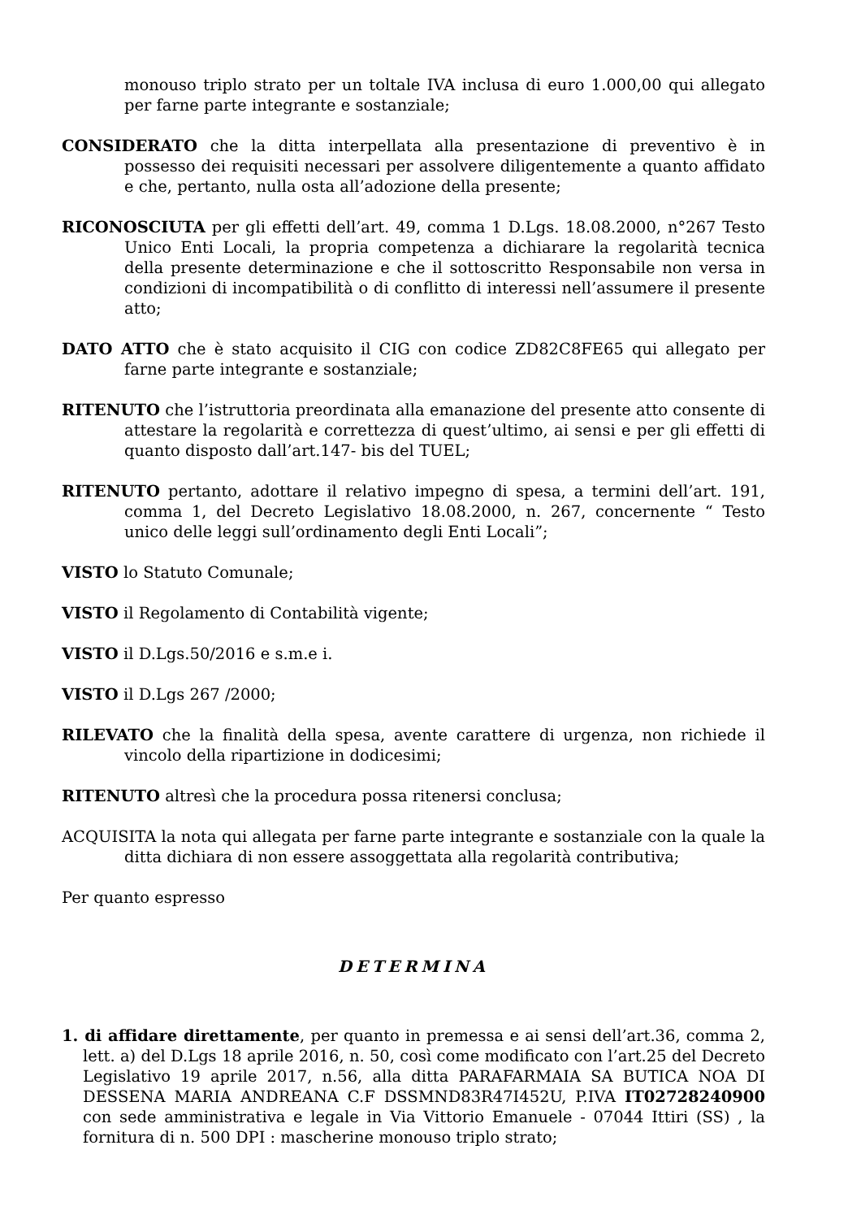monouso triplo strato per un toltale IVA inclusa di euro 1.000,00 qui allegato per farne parte integrante e sostanziale;
CONSIDERATO che la ditta interpellata alla presentazione di preventivo è in possesso dei requisiti necessari per assolvere diligentemente a quanto affidato e che, pertanto, nulla osta all’adozione della presente;
RICONOSCIUTA per gli effetti dell’art. 49, comma 1 D.Lgs. 18.08.2000, n°267 Testo Unico Enti Locali, la propria competenza a dichiarare la regolarità tecnica della presente determinazione e che il sottoscritto Responsabile non versa in condizioni di incompatibilità o di conflitto di interessi nell’assumere il presente atto;
DATO ATTO che è stato acquisito il CIG con codice ZD82C8FE65 qui allegato per farne parte integrante e sostanziale;
RITENUTO che l’istruttoria preordinata alla emanazione del presente atto consente di attestare la regolarità e correttezza di quest’ultimo, ai sensi e per gli effetti di quanto disposto dall’art.147- bis del TUEL;
RITENUTO pertanto, adottare il relativo impegno di spesa, a termini dell’art. 191, comma 1, del Decreto Legislativo 18.08.2000, n. 267, concernente “ Testo unico delle leggi sull’ordinamento degli Enti Locali”;
VISTO lo Statuto Comunale;
VISTO il Regolamento di Contabilità vigente;
VISTO il D.Lgs.50/2016 e s.m.e i.
VISTO il D.Lgs 267 /2000;
RILEVATO che la finalità della spesa, avente carattere di urgenza, non richiede il vincolo della ripartizione in dodicesimi;
RITENUTO altresì che la procedura possa ritenersi conclusa;
ACQUISITA la nota qui allegata per farne parte integrante e sostanziale con la quale la ditta dichiara di non essere assoggettata alla regolarità contributiva;
Per quanto espresso
DETERMINA
1. di affidare direttamente, per quanto in premessa e ai sensi dell’art.36, comma 2, lett. a) del D.Lgs 18 aprile 2016, n. 50, così come modificato con l’art.25 del Decreto Legislativo 19 aprile 2017, n.56, alla ditta PARAFARMAIA SA BUTICA NOA DI DESSENA MARIA ANDREANA C.F DSSMND83R47I452U, P.IVA IT02728240900 con sede amministrativa e legale in Via Vittorio Emanuele - 07044 Ittiri (SS) , la fornitura di n. 500 DPI : mascherine monouso triplo strato;